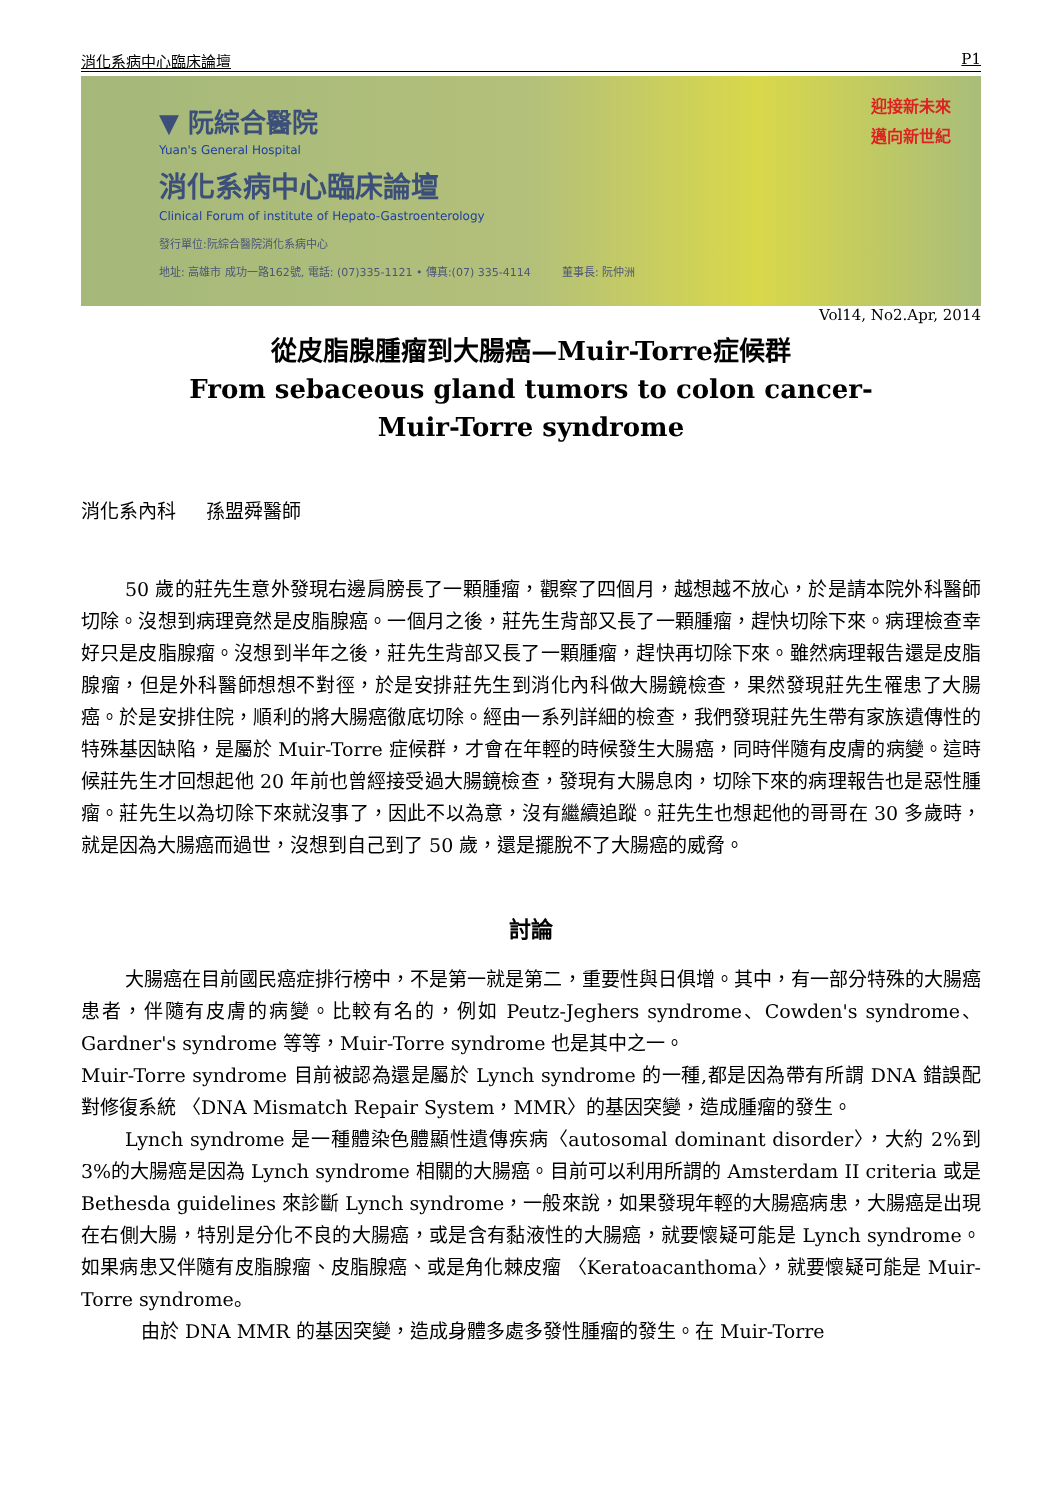消化系病中心臨床論壇 P1
▼ 阮綜合醫院
Yuan's General Hospital
消化系病中心臨床論壇
Clinical Forum of institute of Hepato-Gastroenterology
發行單位:阮綜合醫院消化系病中心
地址: 高雄市 成功一路162號, 電話: (07)335-1121 • 傳真:(07) 335-4114 董事長: 阮仲洲
迎接新未來
邁向新世紀
Vol14, No2.Apr, 2014
從皮脂腺腫瘤到大腸癌—Muir-Torre症候群
From sebaceous gland tumors to colon cancer-
Muir-Torre syndrome
消化系內科 孫盟舜醫師
50 歲的莊先生意外發現右邊肩膀長了一顆腫瘤，觀察了四個月，越想越不放心，於是請本院外科醫師切除。沒想到病理竟然是皮脂腺癌。一個月之後，莊先生背部又長了一顆腫瘤，趕快切除下來。病理檢查幸好只是皮脂腺瘤。沒想到半年之後，莊先生背部又長了一顆腫瘤，趕快再切除下來。雖然病理報告還是皮脂腺瘤，但是外科醫師想想不對徑，於是安排莊先生到消化內科做大腸鏡檢查，果然發現莊先生罹患了大腸癌。於是安排住院，順利的將大腸癌徹底切除。經由一系列詳細的檢查，我們發現莊先生帶有家族遺傳性的特殊基因缺陷，是屬於 Muir-Torre 症候群，才會在年輕的時候發生大腸癌，同時伴隨有皮膚的病變。這時候莊先生才回想起他 20 年前也曾經接受過大腸鏡檢查，發現有大腸息肉，切除下來的病理報告也是惡性腫瘤。莊先生以為切除下來就沒事了，因此不以為意，沒有繼續追蹤。莊先生也想起他的哥哥在 30 多歲時，就是因為大腸癌而過世，沒想到自己到了 50 歲，還是擺脫不了大腸癌的威脅。
討論
大腸癌在目前國民癌症排行榜中，不是第一就是第二，重要性與日俱增。其中，有一部分特殊的大腸癌患者，伴隨有皮膚的病變。比較有名的，例如 Peutz-Jeghers syndrome、Cowden's syndrome、Gardner's syndrome 等等，Muir-Torre syndrome 也是其中之一。
Muir-Torre syndrome 目前被認為還是屬於 Lynch syndrome 的一種,都是因為帶有所謂 DNA 錯誤配對修復系統 〈DNA Mismatch Repair System，MMR〉的基因突變，造成腫瘤的發生。
Lynch syndrome 是一種體染色體顯性遺傳疾病〈autosomal dominant disorder〉，大約 2%到 3%的大腸癌是因為 Lynch syndrome 相關的大腸癌。目前可以利用所謂的 Amsterdam II criteria 或是 Bethesda guidelines 來診斷 Lynch syndrome，一般來說，如果發現年輕的大腸癌病患，大腸癌是出現在右側大腸，特別是分化不良的大腸癌，或是含有黏液性的大腸癌，就要懷疑可能是 Lynch syndrome。如果病患又伴隨有皮脂腺瘤、皮脂腺癌、或是角化棘皮瘤 〈Keratoacanthoma〉，就要懷疑可能是 Muir-Torre syndrome。
由於 DNA MMR 的基因突變，造成身體多處多發性腫瘤的發生。在 Muir-Torre